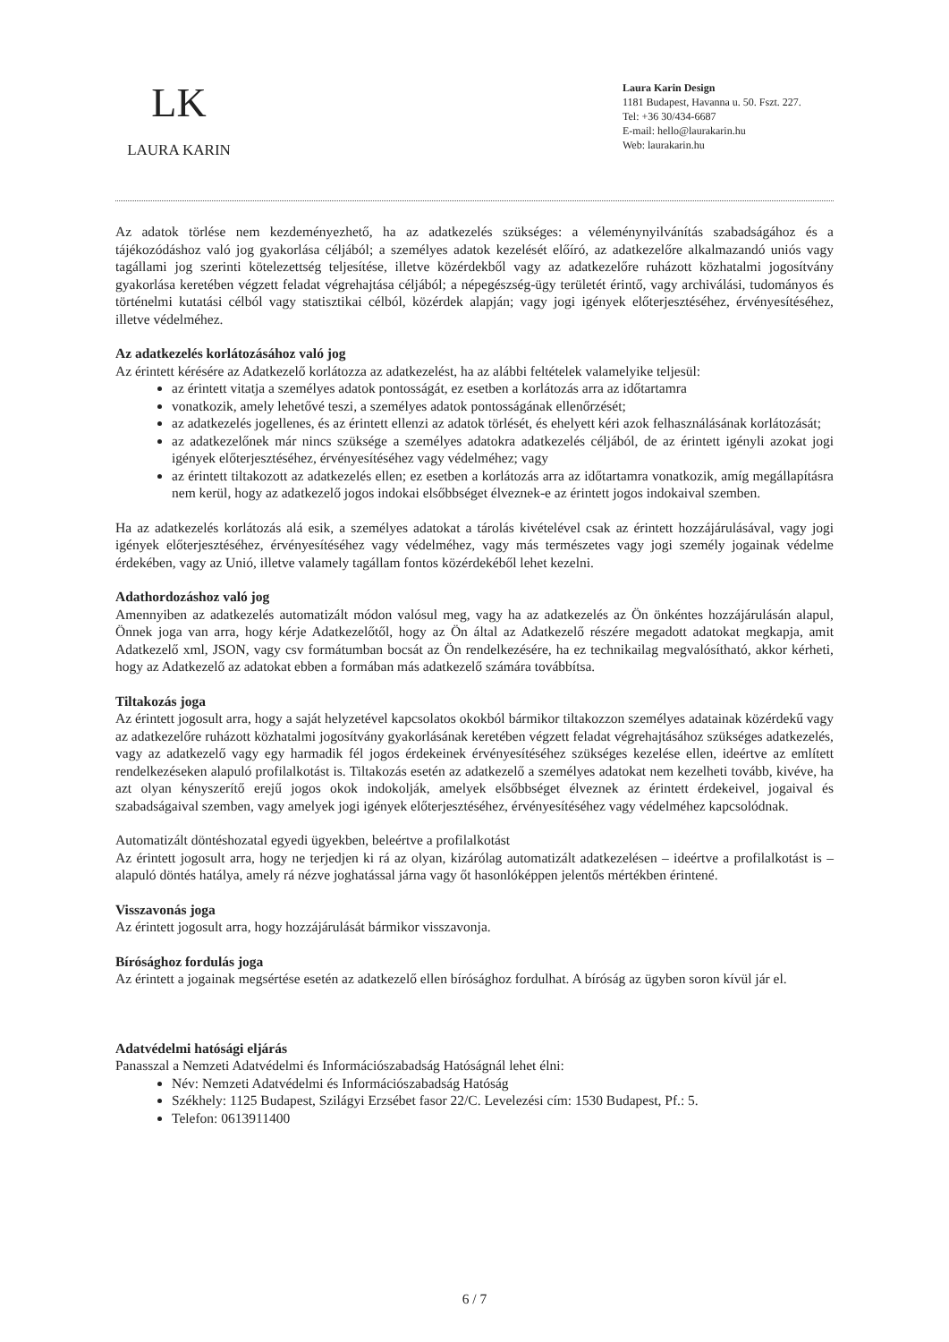LK
LAURA KARIN
Laura Karin Design
1181 Budapest, Havanna u. 50. Fszt. 227.
Tel: +36 30/434-6687
E-mail: hello@laurakarin.hu
Web: laurakarin.hu
Az adatok törlése nem kezdeményezhető, ha az adatkezelés szükséges: a véleménynyilvánítás szabadságához és a tájékozódáshoz való jog gyakorlása céljából; a személyes adatok kezelését előíró, az adatkezelőre alkalmazandó uniós vagy tagállami jog szerinti kötelezettség teljesítése, illetve közérdekből vagy az adatkezelőre ruházott közhatalmi jogosítvány gyakorlása keretében végzett feladat végrehajtása céljából; a népegészség-ügy területét érintő, vagy archiválási, tudományos és történelmi kutatási célból vagy statisztikai célból, közérdek alapján; vagy jogi igények előterjesztéséhez, érvényesítéséhez, illetve védelméhez.
Az adatkezelés korlátozásához való jog
Az érintett kérésére az Adatkezelő korlátozza az adatkezelést, ha az alábbi feltételek valamelyike teljesül:
az érintett vitatja a személyes adatok pontosságát, ez esetben a korlátozás arra az időtartamra
vonatkozik, amely lehetővé teszi, a személyes adatok pontosságának ellenőrzését;
az adatkezelés jogellenes, és az érintett ellenzi az adatok törlését, és ehelyett kéri azok felhasználásának korlátozását;
az adatkezelőnek már nincs szüksége a személyes adatokra adatkezelés céljából, de az érintett igényli azokat jogi igények előterjesztéséhez, érvényesítéséhez vagy védelméhez; vagy
az érintett tiltakozott az adatkezelés ellen; ez esetben a korlátozás arra az időtartamra vonatkozik, amíg megállapításra nem kerül, hogy az adatkezelő jogos indokai elsőbbséget élveznek-e az érintett jogos indokaival szemben.
Ha az adatkezelés korlátozás alá esik, a személyes adatokat a tárolás kivételével csak az érintett hozzájárulásával, vagy jogi igények előterjesztéséhez, érvényesítéséhez vagy védelméhez, vagy más természetes vagy jogi személy jogainak védelme érdekében, vagy az Unió, illetve valamely tagállam fontos közérdekéből lehet kezelni.
Adathordozáshoz való jog
Amennyiben az adatkezelés automatizált módon valósul meg, vagy ha az adatkezelés az Ön önkéntes hozzájárulásán alapul, Önnek joga van arra, hogy kérje Adatkezelőtől, hogy az Ön által az Adatkezelő részére megadott adatokat megkapja, amit Adatkezelő xml, JSON, vagy csv formátumban bocsát az Ön rendelkezésére, ha ez technikailag megvalósítható, akkor kérheti, hogy az Adatkezelő az adatokat ebben a formában más adatkezelő számára továbbítsa.
Tiltakozás joga
Az érintett jogosult arra, hogy a saját helyzetével kapcsolatos okokból bármikor tiltakozzon személyes adatainak közérdekű vagy az adatkezelőre ruházott közhatalmi jogosítvány gyakorlásának keretében végzett feladat végrehajtásához szükséges adatkezelés, vagy az adatkezelő vagy egy harmadik fél jogos érdekeinek érvényesítéséhez szükséges kezelése ellen, ideértve az említett rendelkezéseken alapuló profilalkotást is. Tiltakozás esetén az adatkezelő a személyes adatokat nem kezelheti tovább, kivéve, ha azt olyan kényszerítő erejű jogos okok indokolják, amelyek elsőbbséget élveznek az érintett érdekeivel, jogaival és szabadságaival szemben, vagy amelyek jogi igények előterjesztéséhez, érvényesítéséhez vagy védelméhez kapcsolódnak.
Automatizált döntéshozatal egyedi ügyekben, beleértve a profilalkotást
Az érintett jogosult arra, hogy ne terjedjen ki rá az olyan, kizárólag automatizált adatkezelésen – ideértve a profilalkotást is – alapuló döntés hatálya, amely rá nézve joghatással járna vagy őt hasonlóképpen jelentős mértékben érintené.
Visszavonás joga
Az érintett jogosult arra, hogy hozzájárulását bármikor visszavonja.
Bírósághoz fordulás joga
Az érintett a jogainak megsértése esetén az adatkezelő ellen bírósághoz fordulhat. A bíróság az ügyben soron kívül jár el.
Adatvédelmi hatósági eljárás
Panasszal a Nemzeti Adatvédelmi és Információszabadság Hatóságnál lehet élni:
Név: Nemzeti Adatvédelmi és Információszabadság Hatóság
Székhely: 1125 Budapest, Szilágyi Erzsébet fasor 22/C. Levelezési cím: 1530 Budapest, Pf.: 5.
Telefon: 0613911400
6 / 7